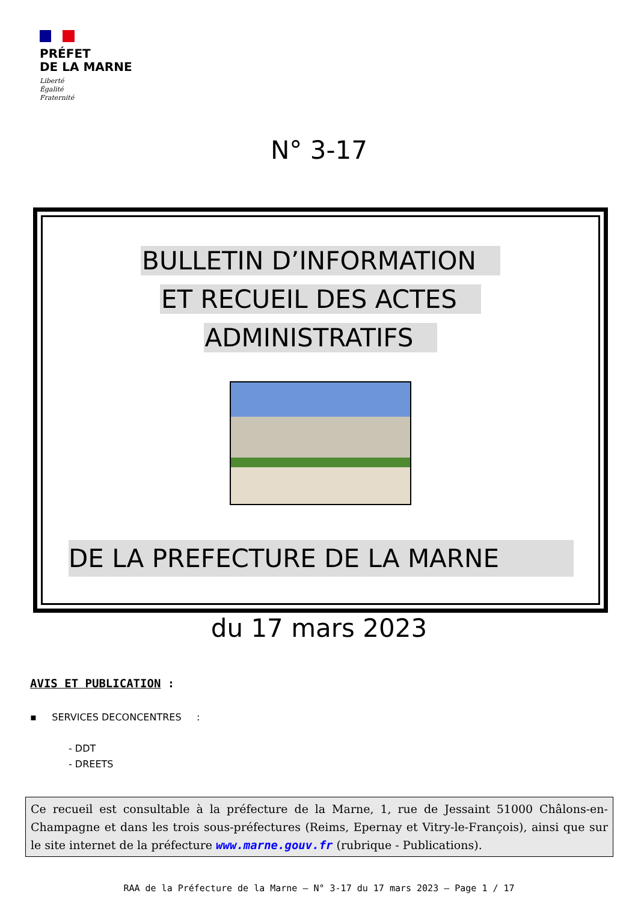PRÉFET
DE LA MARNE
Liberté
Égalité
Fraternité
N° 3-17
BULLETIN D’INFORMATION
ET RECUEIL DES ACTES
ADMINISTRATIFS
DE LA PREFECTURE DE LA MARNE
du 17 mars 2023
AVIS ET PUBLICATION :
▪ SERVICES DECONCENTRES :
- DDT
- DREETS
Ce recueil est consultable à la préfecture de la Marne, 1, rue de Jessaint 51000 Châlons-en-Champagne et dans les trois sous-préfectures (Reims, Epernay et Vitry-le-François), ainsi que sur le site internet de la préfecture www.marne.gouv.fr (rubrique - Publications).
RAA de la Préfecture de la Marne – N° 3-17 du 17 mars 2023 – Page 1 / 17